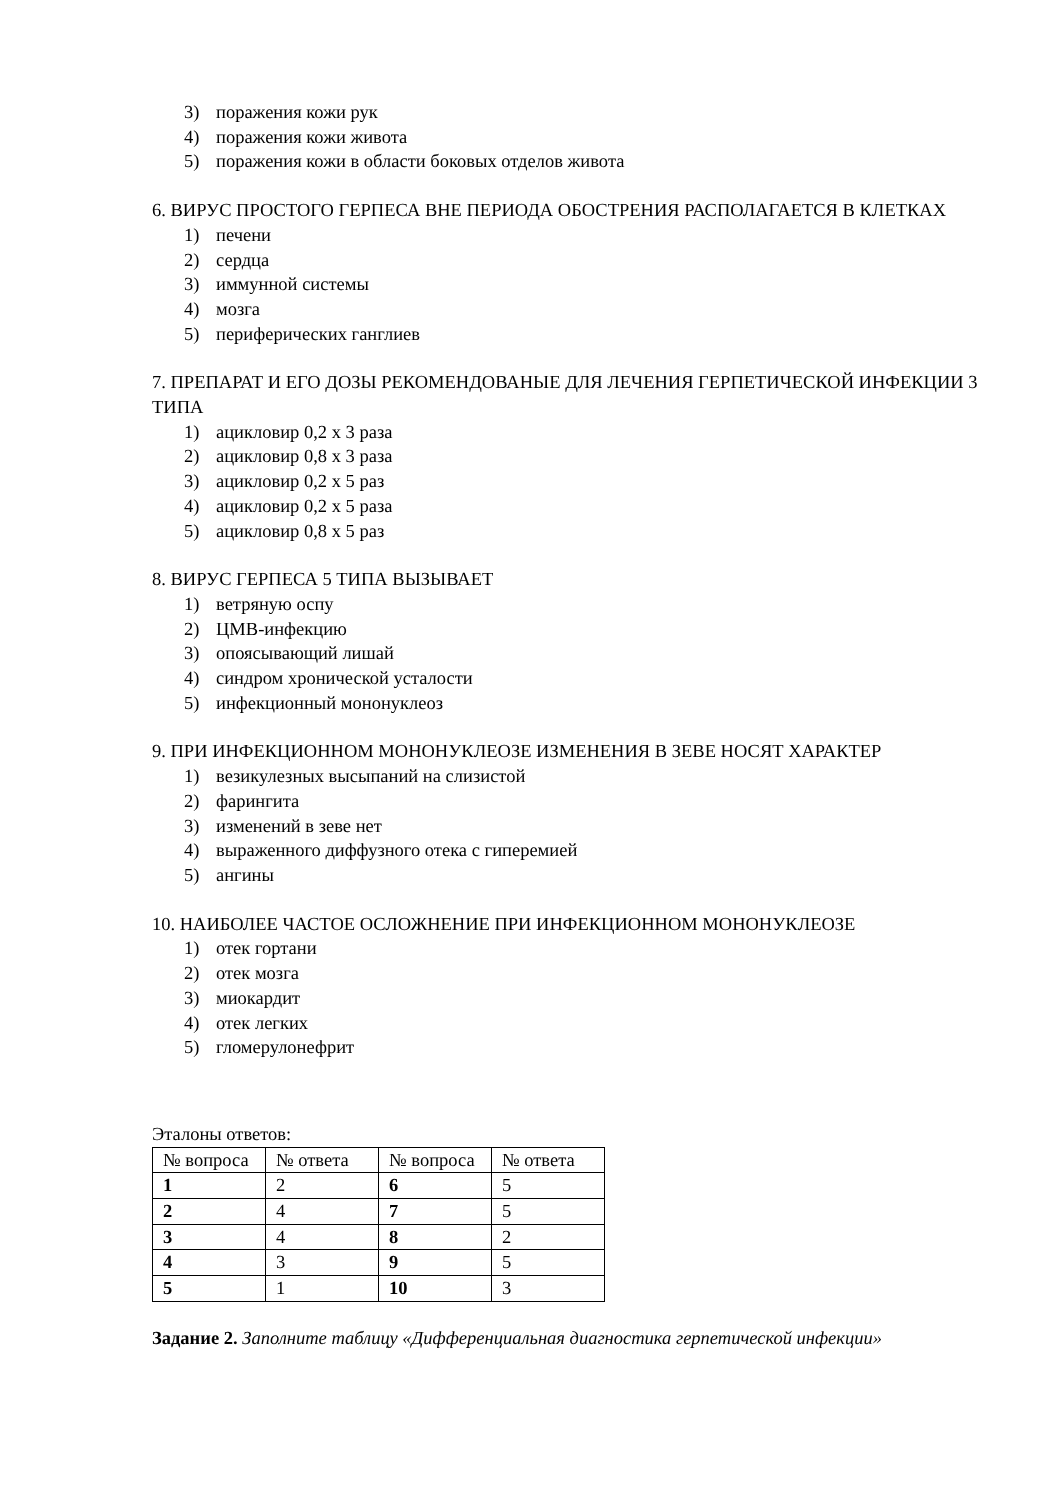3) поражения кожи рук
4) поражения кожи живота
5) поражения кожи в области боковых отделов живота
6. ВИРУС ПРОСТОГО ГЕРПЕСА ВНЕ ПЕРИОДА ОБОСТРЕНИЯ РАСПОЛАГАЕТСЯ В КЛЕТКАХ
1) печени
2) сердца
3) иммунной системы
4) мозга
5) периферических ганглиев
7. ПРЕПАРАТ И ЕГО ДОЗЫ РЕКОМЕНДОВАНЫЕ ДЛЯ ЛЕЧЕНИЯ ГЕРПЕТИЧЕСКОЙ ИНФЕКЦИИ 3 ТИПА
1) ацикловир 0,2 х 3 раза
2) ацикловир 0,8 х 3 раза
3) ацикловир 0,2 х 5 раз
4) ацикловир 0,2 х 5 раза
5) ацикловир 0,8 х 5 раз
8. ВИРУС ГЕРПЕСА 5 ТИПА ВЫЗЫВАЕТ
1) ветряную оспу
2) ЦМВ-инфекцию
3) опоясывающий лишай
4) синдром хронической усталости
5) инфекционный мононуклеоз
9. ПРИ ИНФЕКЦИОННОМ МОНОНУКЛЕОЗЕ ИЗМЕНЕНИЯ В ЗЕВЕ НОСЯТ ХАРАКТЕР
1) везикулезных высыпаний на слизистой
2) фарингита
3) изменений в зеве нет
4) выраженного диффузного отека с гиперемией
5) ангины
10. НАИБОЛЕЕ ЧАСТОЕ ОСЛОЖНЕНИЕ ПРИ ИНФЕКЦИОННОМ МОНОНУКЛЕОЗЕ
1) отек гортани
2) отек мозга
3) миокардит
4) отек легких
5) гломерулонефрит
Эталоны ответов:
| № вопроса | № ответа | № вопроса | № ответа |
| 1 | 2 | 6 | 5 |
| 2 | 4 | 7 | 5 |
| 3 | 4 | 8 | 2 |
| 4 | 3 | 9 | 5 |
| 5 | 1 | 10 | 3 |
Задание 2. Заполните таблицу «Дифференциальная диагностика герпетической инфекции»